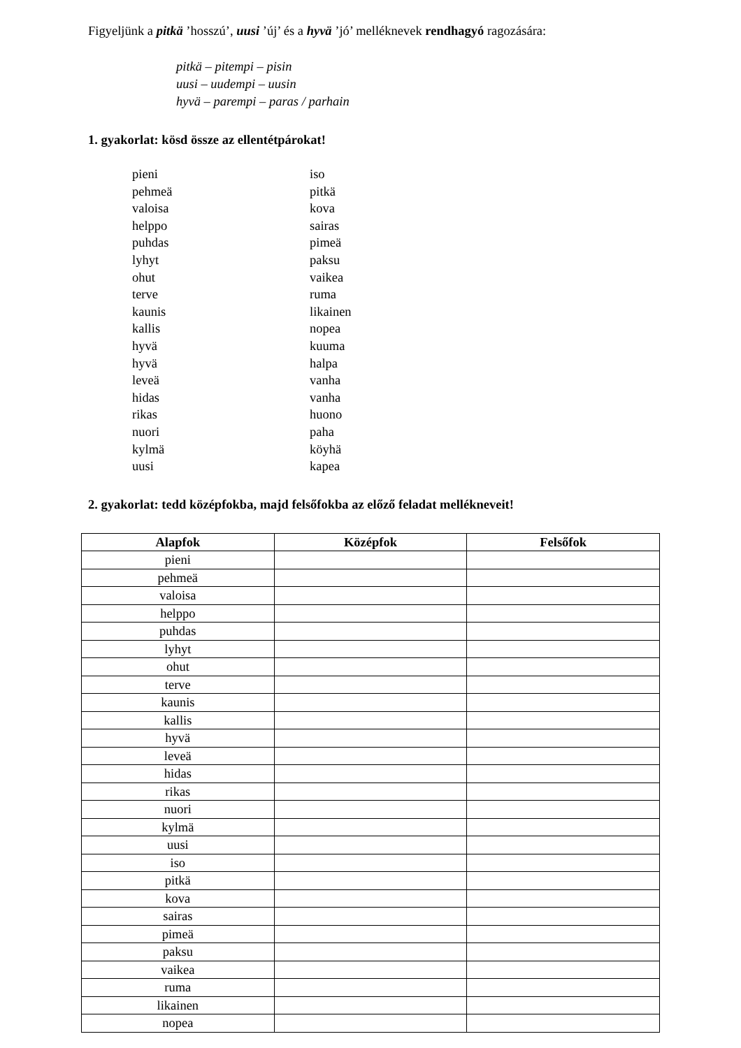Figyeljünk a pitkä ’hosszú’, uusi ’új’ és a hyvä ’jó’ melléknevek rendhagyó ragozására:
pitkä – pitempi – pisin
uusi – uudempi – uusin
hyvä – parempi – paras / parhain
1. gyakorlat: kösd össze az ellentétpárokat!
pieni
pehmeä
valoisa
helppo
puhdas
lyhyt
ohut
terve
kaunis
kallis
hyvä
hyvä
leveä
hidas
rikas
nuori
kylmä
uusi
iso
pitkä
kova
sairas
pimeä
paksu
vaikea
ruma
likainen
nopea
kuuma
halpa
vanha
vanha
huono
paha
köyhä
kapea
2. gyakorlat: tedd középfokba, majd felsőfokba az előző feladat mellékneveit!
| Alapfok | Középfok | Felsőfok |
| --- | --- | --- |
| pieni | | |
| pehmeä | | |
| valoisa | | |
| helppo | | |
| puhdas | | |
| lyhyt | | |
| ohut | | |
| terve | | |
| kaunis | | |
| kallis | | |
| hyvä | | |
| leveä | | |
| hidas | | |
| rikas | | |
| nuori | | |
| kylmä | | |
| uusi | | |
| iso | | |
| pitkä | | |
| kova | | |
| sairas | | |
| pimeä | | |
| paksu | | |
| vaikea | | |
| ruma | | |
| likainen | | |
| nopea | | |